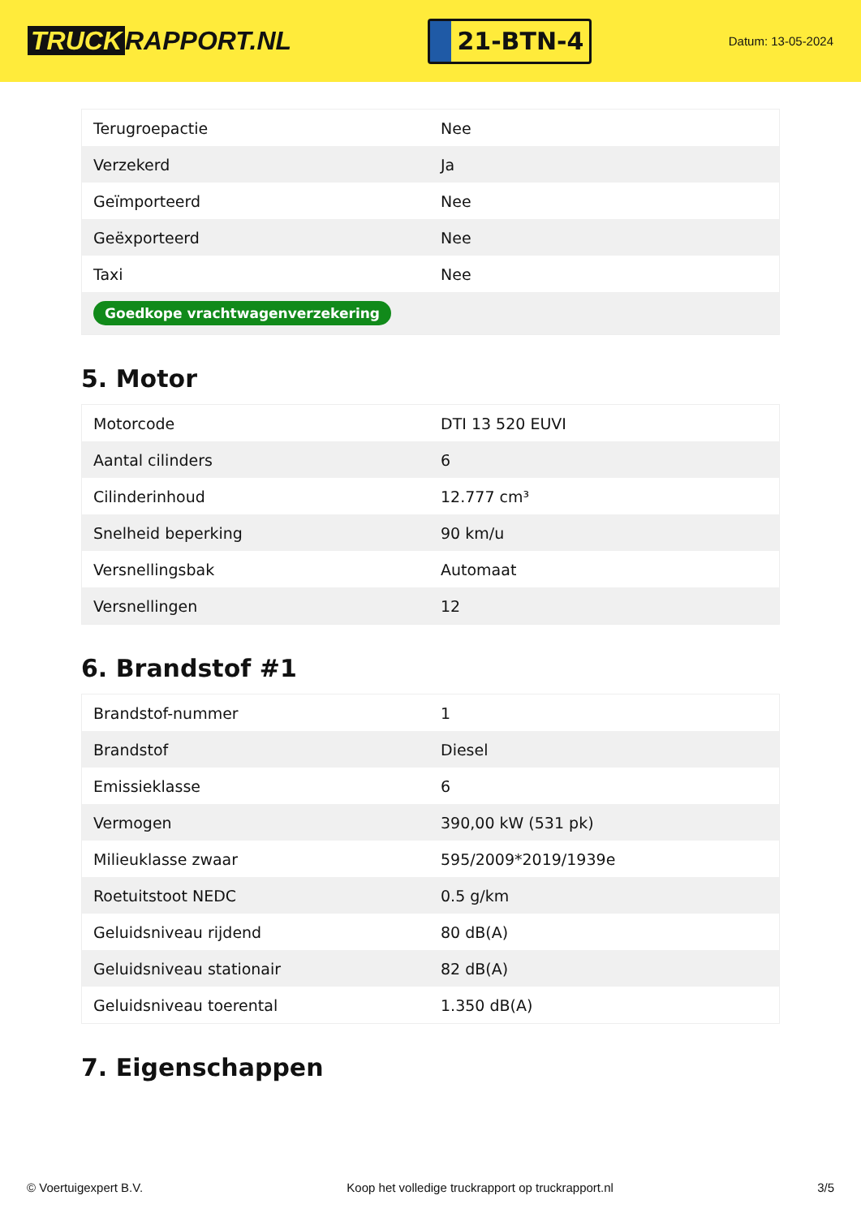TRUCK RAPPORT.NL
21-BTN-4
Datum: 13-05-2024
| Terugroepactie | Nee |
| Verzekerd | Ja |
| Geïmporteerd | Nee |
| Geëxporteerd | Nee |
| Taxi | Nee |
| Goedkope vrachtwagenverzekering | |
5. Motor
| Motorcode | DTI 13 520 EUVI |
| Aantal cilinders | 6 |
| Cilinderinhoud | 12.777 cm³ |
| Snelheid beperking | 90 km/u |
| Versnellingsbak | Automaat |
| Versnellingen | 12 |
6. Brandstof #1
| Brandstof-nummer | 1 |
| Brandstof | Diesel |
| Emissieklasse | 6 |
| Vermogen | 390,00 kW (531 pk) |
| Milieuklasse zwaar | 595/2009*2019/1939e |
| Roetuitstoot NEDC | 0.5 g/km |
| Geluidsniveau rijdend | 80 dB(A) |
| Geluidsniveau stationair | 82 dB(A) |
| Geluidsniveau toerental | 1.350 dB(A) |
7. Eigenschappen
© Voertuigexpert B.V. Koop het volledige truckrapport op truckrapport.nl 3/5